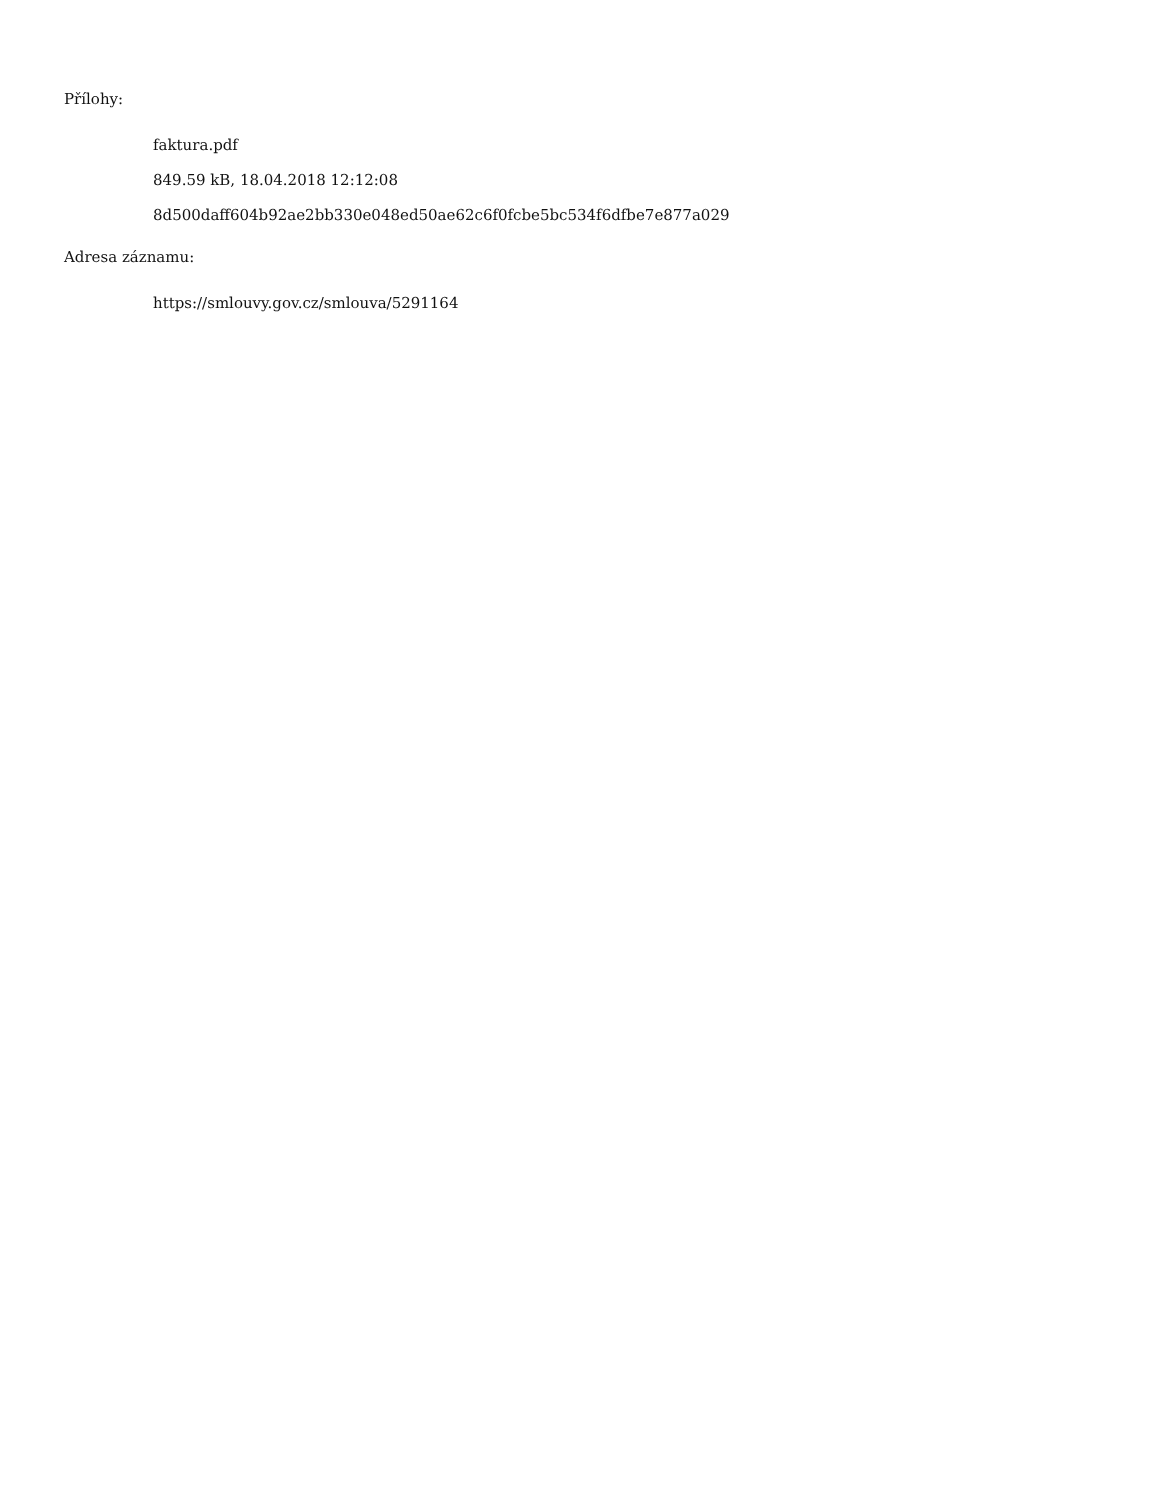Přílohy:
faktura.pdf
849.59 kB, 18.04.2018 12:12:08
8d500daff604b92ae2bb330e048ed50ae62c6f0fcbe5bc534f6dfbe7e877a029
Adresa záznamu:
https://smlouvy.gov.cz/smlouva/5291164